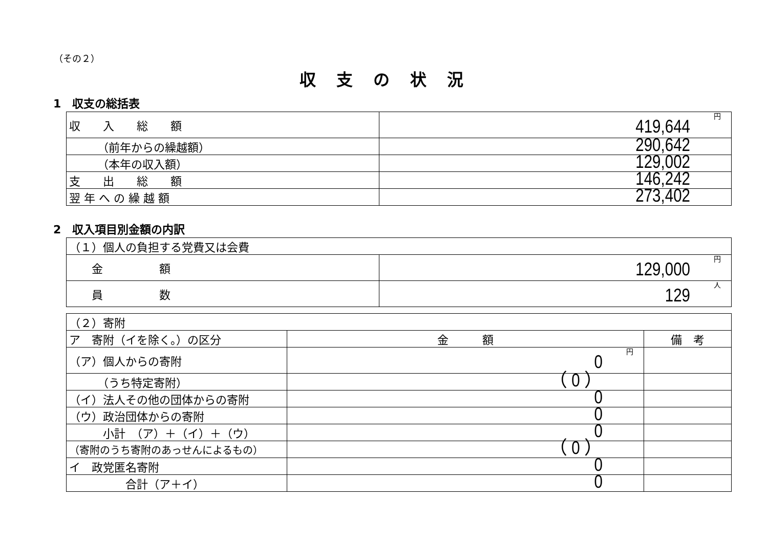（その２）
収支の状況
1　収支の総括表
| 収 入 総 額 | 円 419,644 |
| （前年からの繰越額） | 290,642 |
| （本年の収入額） | 129,002 |
| 支 出 総 額 | 146,242 |
| 翌 年 へ の 繰 越 額 | 273,402 |
2　収入項目別金額の内訳
| （１）個人の負担する党費又は会費 | |
| 金 額 | 円 129,000 |
| 員 数 | 人 129 |
| （２）寄附 | | |
| ア 寄附（イを除く。）の区分 | 金 額 | 備 考 |
| （ア）個人からの寄附 | 円 0 | |
| （うち特定寄附） | （ 0 ） | |
| （イ）法人その他の団体からの寄附 | 0 | |
| （ウ）政治団体からの寄附 | 0 | |
| 小計 （ア）＋（イ）＋（ウ） | 0 | |
| （寄附のうち寄附のあっせんによるもの） | （ 0 ） | |
| イ 政党匿名寄附 | 0 | |
| 合計（ア＋イ） | 0 | |